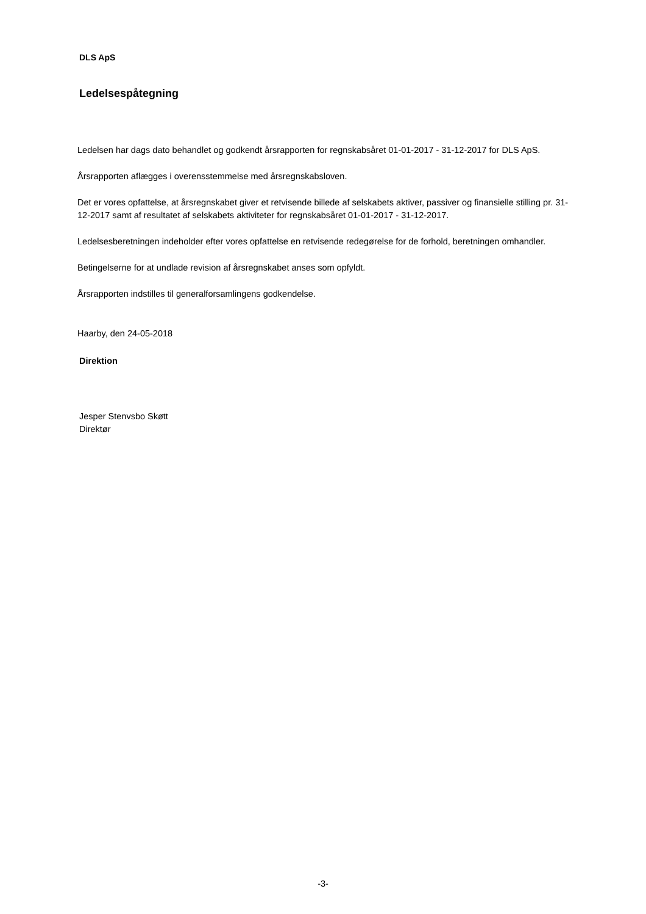DLS ApS
Ledelsespåtegning
Ledelsen har dags dato behandlet og godkendt årsrapporten for regnskabsåret 01-01-2017 - 31-12-2017 for DLS ApS.
Årsrapporten aflægges i overensstemmelse med årsregnskabsloven.
Det er vores opfattelse, at årsregnskabet giver et retvisende billede af selskabets aktiver, passiver og finansielle stilling pr. 31-12-2017 samt af resultatet af selskabets aktiviteter for regnskabsåret 01-01-2017 - 31-12-2017.
Ledelsesberetningen indeholder efter vores opfattelse en retvisende redegørelse for de forhold, beretningen omhandler.
Betingelserne for at undlade revision af årsregnskabet anses som opfyldt.
Årsrapporten indstilles til generalforsamlingens godkendelse.
Haarby, den 24-05-2018
Direktion
Jesper Stenvsbo Skøtt
Direktør
-3-